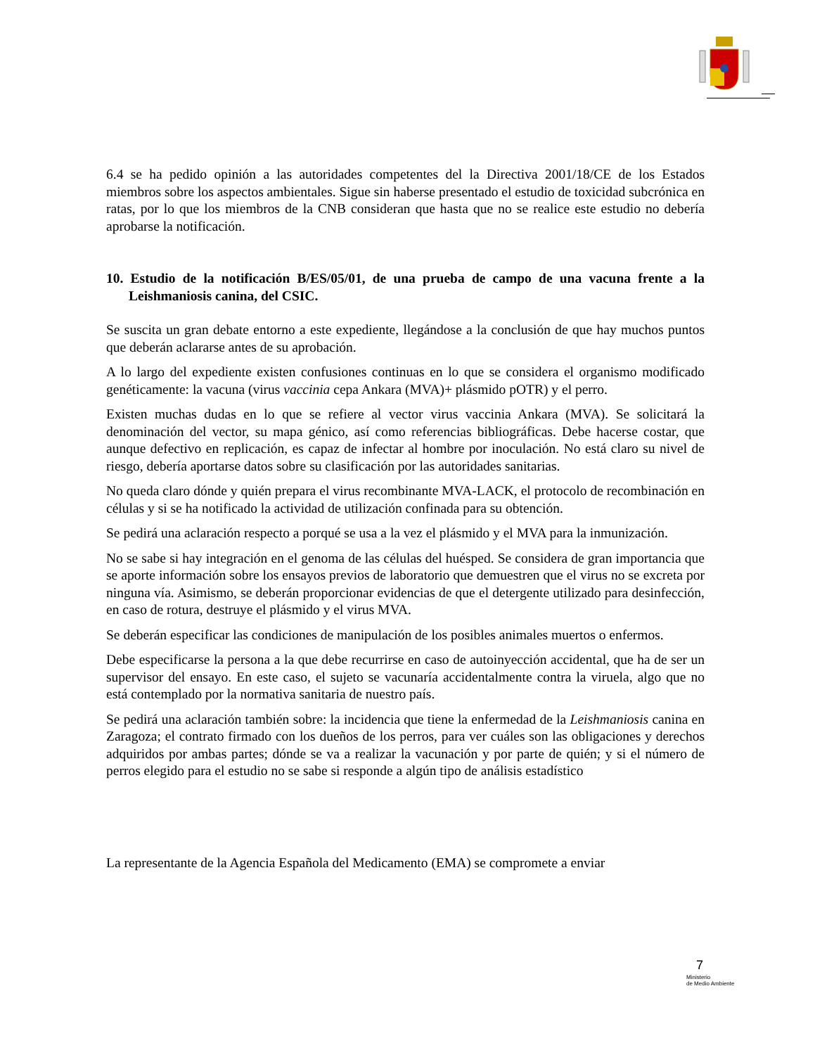6.4 se ha pedido opinión a las autoridades competentes del la Directiva 2001/18/CE de los Estados miembros sobre los aspectos ambientales. Sigue sin haberse presentado el estudio de toxicidad subcrónica en ratas, por lo que los miembros de la CNB consideran que hasta que no se realice este estudio no debería aprobarse la notificación.
10. Estudio de la notificación B/ES/05/01, de una prueba de campo de una vacuna frente a la Leishmaniosis canina, del CSIC.
Se suscita un gran debate entorno a este expediente, llegándose a la conclusión de que hay muchos puntos que deberán aclararse antes de su aprobación.
A lo largo del expediente existen confusiones continuas en lo que se considera el organismo modificado genéticamente: la vacuna (virus vaccinia cepa Ankara (MVA)+ plásmido pOTR) y el perro.
Existen muchas dudas en lo que se refiere al vector virus vaccinia Ankara (MVA). Se solicitará la denominación del vector, su mapa génico, así como referencias bibliográficas. Debe hacerse costar, que aunque defectivo en replicación, es capaz de infectar al hombre por inoculación. No está claro su nivel de riesgo, debería aportarse datos sobre su clasificación por las autoridades sanitarias.
No queda claro dónde y quién prepara el virus recombinante MVA-LACK, el protocolo de recombinación en células y si se ha notificado la actividad de utilización confinada para su obtención.
Se pedirá una aclaración respecto a porqué se usa a la vez el plásmido y el MVA para la inmunización.
No se sabe si hay integración en el genoma de las células del huésped. Se considera de gran importancia que se aporte información sobre los ensayos previos de laboratorio que demuestren que el virus no se excreta por ninguna vía. Asimismo, se deberán proporcionar evidencias de que el detergente utilizado para desinfección, en caso de rotura, destruye el plásmido y el virus MVA.
Se deberán especificar las condiciones de manipulación de los posibles animales muertos o enfermos.
Debe especificarse la persona a la que debe recurrirse en caso de autoinyección accidental, que ha de ser un supervisor del ensayo. En este caso, el sujeto se vacunaría accidentalmente contra la viruela, algo que no está contemplado por la normativa sanitaria de nuestro país.
Se pedirá una aclaración también sobre: la incidencia que tiene la enfermedad de la Leishmaniosis canina en Zaragoza; el contrato firmado con los dueños de los perros, para ver cuáles son las obligaciones y derechos adquiridos por ambas partes; dónde se va a realizar la vacunación y por parte de quién; y si el número de perros elegido para el estudio no se sabe si responde a algún tipo de análisis estadístico
La representante de la Agencia Española del Medicamento (EMA) se compromete a enviar
7
Ministerio
de Medio Ambiente